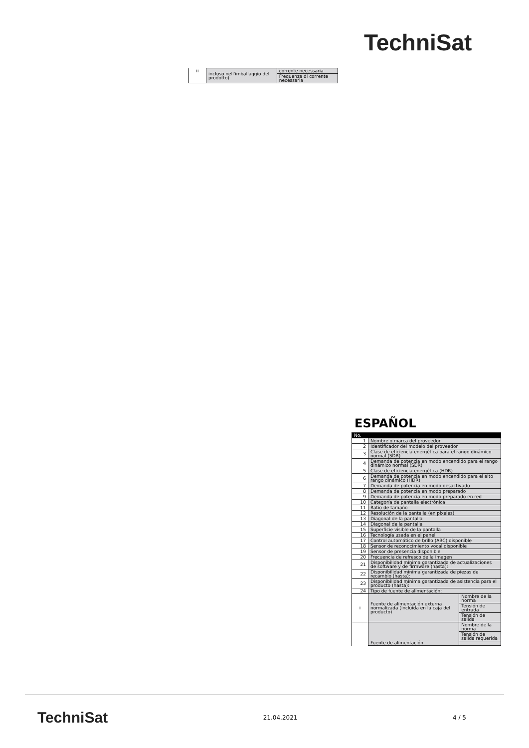TechniSat
| ii | incluso nell'imballaggio del prodotto) | corrente necessaria |
| | | Frequenza di corrente necessaria |
ESPAÑOL
| No. | | |
| 1 | Nombre o marca del proveedor | |
| 2 | Identificador del modelo del proveedor | |
| 3 | Clase de eficiencia energética para el rango dinámico normal (SDR) | |
| 4 | Demanda de potencia en modo encendido para el rango dinámico normal (SDR) | |
| 5 | Clase de eficiencia energética (HDR) | |
| 6 | Demanda de potencia en modo encendido para el alto rango dinámico (HDR) | |
| 7 | Demanda de potencia en modo desactivado | |
| 8 | Demanda de potencia en modo preparado | |
| 9 | Demanda de potencia en modo preparado en red | |
| 10 | Categoría de pantalla electrónica | |
| 11 | Ratio de tamaño | |
| 12 | Resolución de la pantalla (en píxeles) | |
| 13 | Diagonal de la pantalla | |
| 14 | Diagonal de la pantalla | |
| 15 | Superficie visible de la pantalla | |
| 16 | Tecnología usada en el panel | |
| 17 | Control automático de brillo (ABC) disponible | |
| 18 | Sensor de reconocimiento vocal disponible | |
| 19 | Sensor de presencia disponible | |
| 20 | Frecuencia de refresco de la imagen | |
| 21 | Disponibilidad mínima garantizada de actualizaciones de software y de firmware (hasta): | |
| 22 | Disponibilidad mínima garantizada de piezas de recambio (hasta): | |
| 23 | Disponibilidad mínima garantizada de asistencia para el producto (hasta): | |
| 24 | Tipo de fuente de alimentación: | |
| i | Fuente de alimentación externa normalizada (incluida en la caja del producto) | Nombre de la norma |
| | | Tensión de entrada |
| | | Tensión de salida |
| | Fuente de alimentación | Nombre de la norma |
| | | Tensión de salida requerida |
TechniSat 21.04.2021 4 / 5